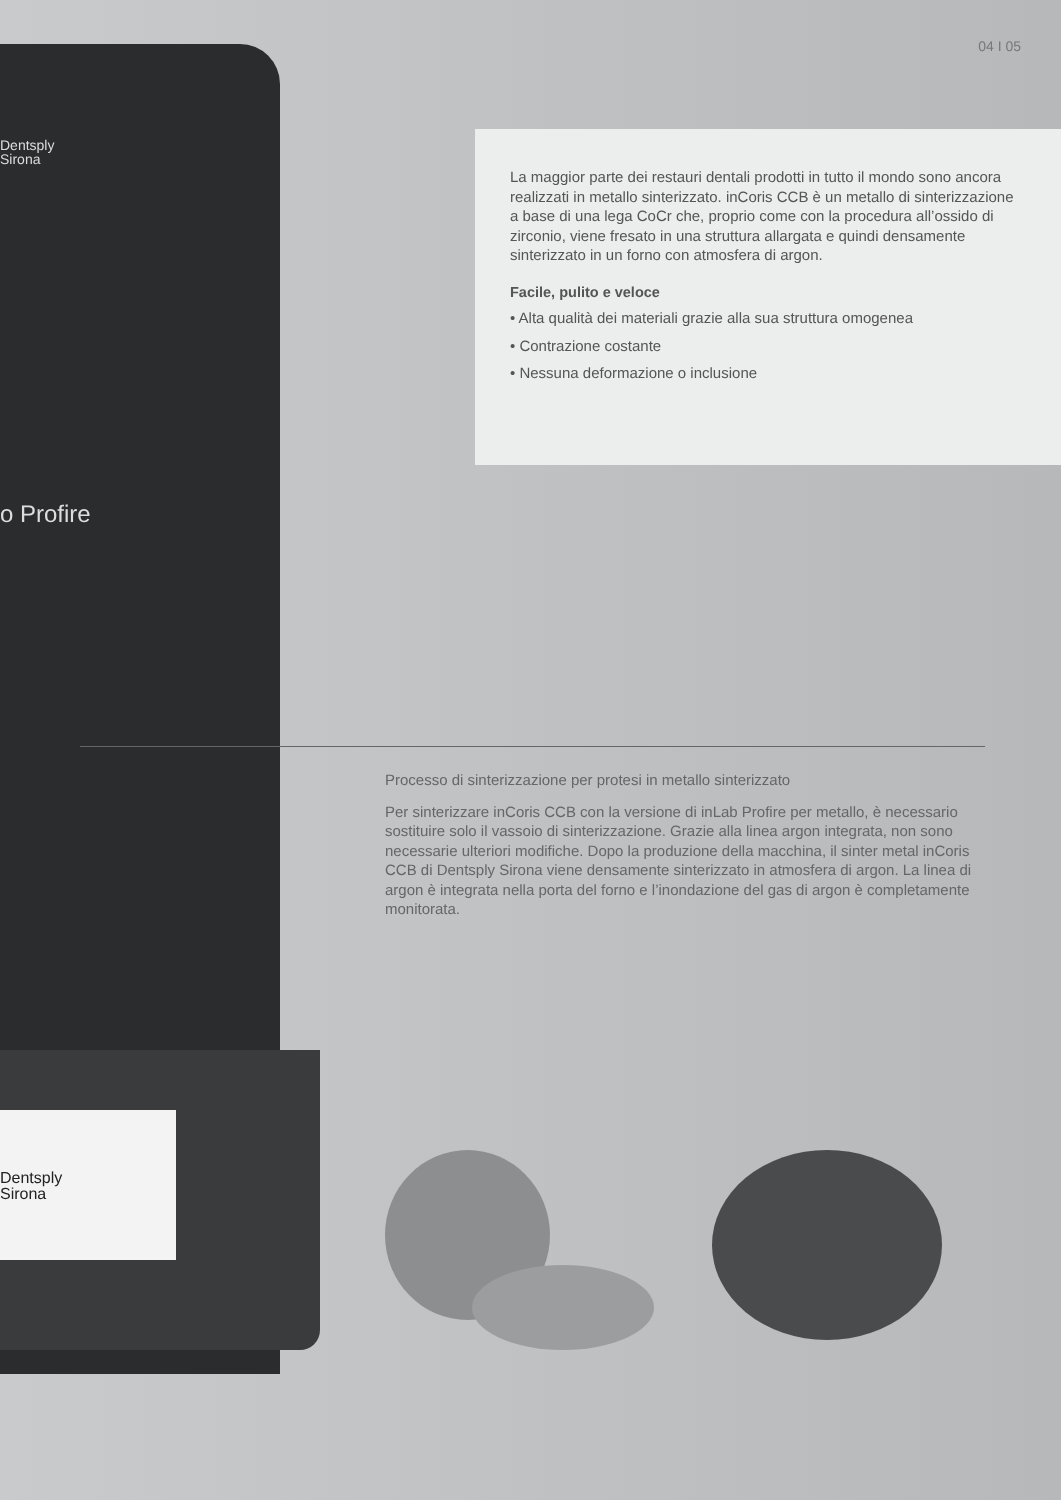04 I 05
Dentsply
Sirona
o Profire
Dentsply
Sirona
La maggior parte dei restauri dentali prodotti in tutto il mondo sono ancora realizzati in metallo sinterizzato. inCoris CCB è un metallo di sinterizzazione a base di una lega CoCr che, proprio come con la procedura all’ossido di zirconio, viene fresato in una struttura allargata e quindi densamente sinterizzato in un forno con atmosfera di argon.
Facile, pulito e veloce
• Alta qualità dei materiali grazie alla sua struttura omogenea
• Contrazione costante
• Nessuna deformazione o inclusione
Processo di sinterizzazione per protesi in metallo sinterizzato
Per sinterizzare inCoris CCB con la versione di inLab Profire per metallo, è necessario sostituire solo il vassoio di sinterizzazione. Grazie alla linea argon integrata, non sono necessarie ulteriori modifiche. Dopo la produzione della macchina, il sinter metal inCoris CCB di Dentsply Sirona viene densamente sinterizzato in atmosfera di argon. La linea di argon è integrata nella porta del forno e l’inondazione del gas di argon è completamente monitorata.